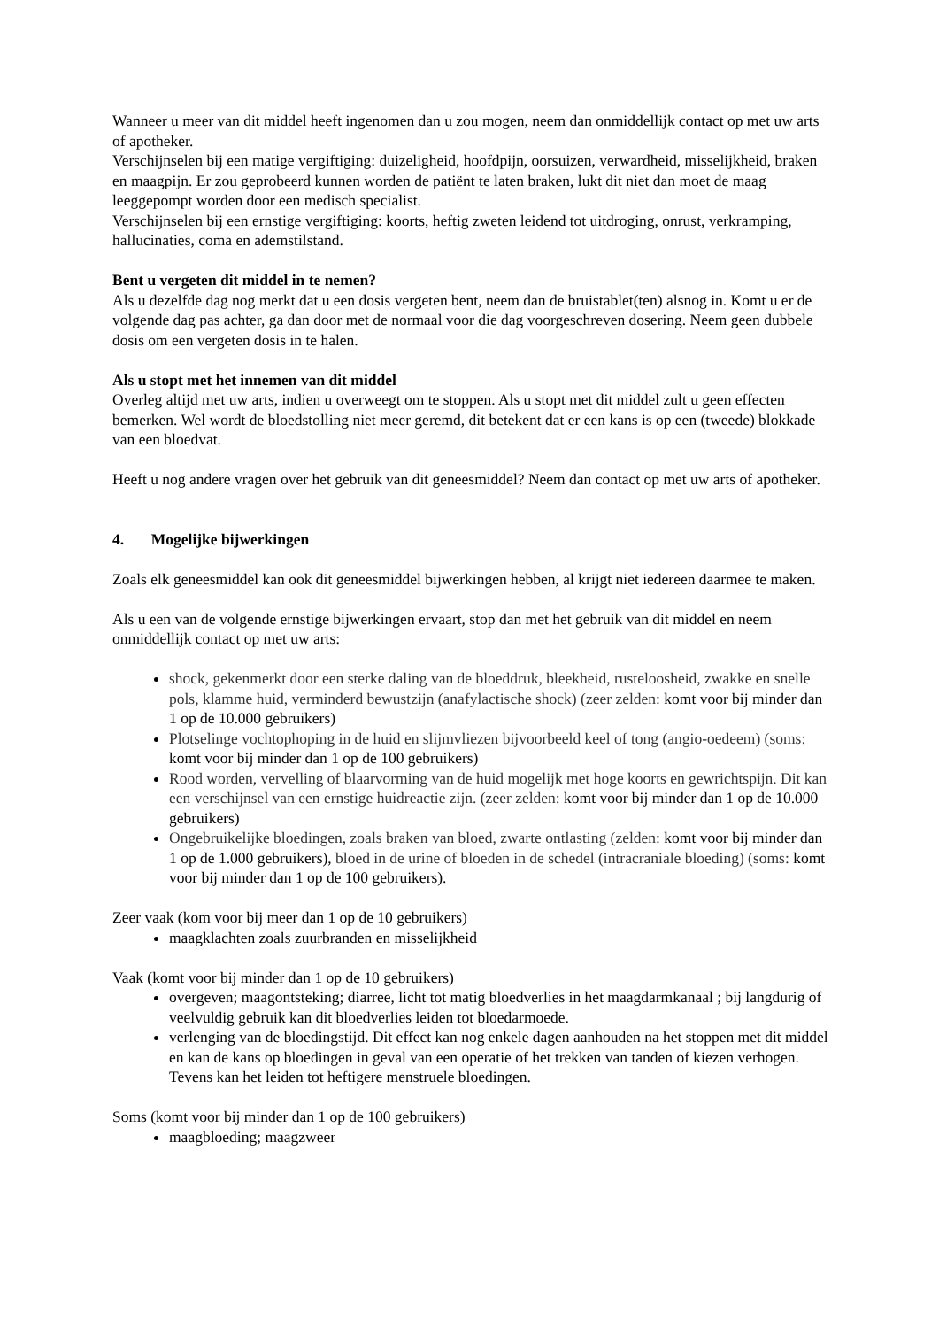Wanneer u meer van dit middel heeft ingenomen dan u zou mogen, neem dan onmiddellijk contact op met uw arts of apotheker.
Verschijnselen bij een matige vergiftiging: duizeligheid, hoofdpijn, oorsuizen, verwardheid, misselijkheid, braken en maagpijn. Er zou geprobeerd kunnen worden de patiënt te laten braken, lukt dit niet dan moet de maag leeggepompt worden door een medisch specialist.
Verschijnselen bij een ernstige vergiftiging: koorts, heftig zweten leidend tot uitdroging, onrust, verkramping, hallucinaties, coma en ademstilstand.
Bent u vergeten dit middel in te nemen?
Als u dezelfde dag nog merkt dat u een dosis vergeten bent, neem dan de bruistablet(ten) alsnog in. Komt u er de volgende dag pas achter, ga dan door met de normaal voor die dag voorgeschreven dosering. Neem geen dubbele dosis om een vergeten dosis in te halen.
Als u stopt met het innemen van dit middel
Overleg altijd met uw arts, indien u overweegt om te stoppen. Als u stopt met dit middel zult u geen effecten bemerken. Wel wordt de bloedstolling niet meer geremd, dit betekent dat er een kans is op een (tweede) blokkade van een bloedvat.
Heeft u nog andere vragen over het gebruik van dit geneesmiddel? Neem dan contact op met uw arts of apotheker.
4. Mogelijke bijwerkingen
Zoals elk geneesmiddel kan ook dit geneesmiddel bijwerkingen hebben, al krijgt niet iedereen daarmee te maken.
Als u een van de volgende ernstige bijwerkingen ervaart, stop dan met het gebruik van dit middel en neem onmiddellijk contact op met uw arts:
shock, gekenmerkt door een sterke daling van de bloeddruk, bleekheid, rusteloosheid, zwakke en snelle pols, klamme huid, verminderd bewustzijn (anafylactische shock) (zeer zelden: komt voor bij minder dan 1 op de 10.000 gebruikers)
Plotselinge vochtophoping in de huid en slijmvliezen bijvoorbeeld keel of tong (angio-oedeem) (soms: komt voor bij minder dan 1 op de 100 gebruikers)
Rood worden, vervelling of blaarvorming van de huid mogelijk met hoge koorts en gewrichtspijn. Dit kan een verschijnsel van een ernstige huidreactie zijn. (zeer zelden: komt voor bij minder dan 1 op de 10.000 gebruikers)
Ongebruikelijke bloedingen, zoals braken van bloed, zwarte ontlasting (zelden: komt voor bij minder dan 1 op de 1.000 gebruikers), bloed in de urine of bloeden in de schedel (intracraniale bloeding) (soms: komt voor bij minder dan 1 op de 100 gebruikers).
Zeer vaak (kom voor bij meer dan 1 op de 10 gebruikers)
maagklachten zoals zuurbranden en misselijkheid
Vaak (komt voor bij minder dan 1 op de 10 gebruikers)
overgeven; maagontsteking; diarree, licht tot matig bloedverlies in het maagdarmkanaal ; bij langdurig of veelvuldig gebruik kan dit bloedverlies leiden tot bloedarmoede.
verlenging van de bloedingstijd. Dit effect kan nog enkele dagen aanhouden na het stoppen met dit middel en kan de kans op bloedingen in geval van een operatie of het trekken van tanden of kiezen verhogen. Tevens kan het leiden tot heftigere menstruele bloedingen.
Soms (komt voor bij minder dan 1 op de 100 gebruikers)
maagbloeding; maagzweer